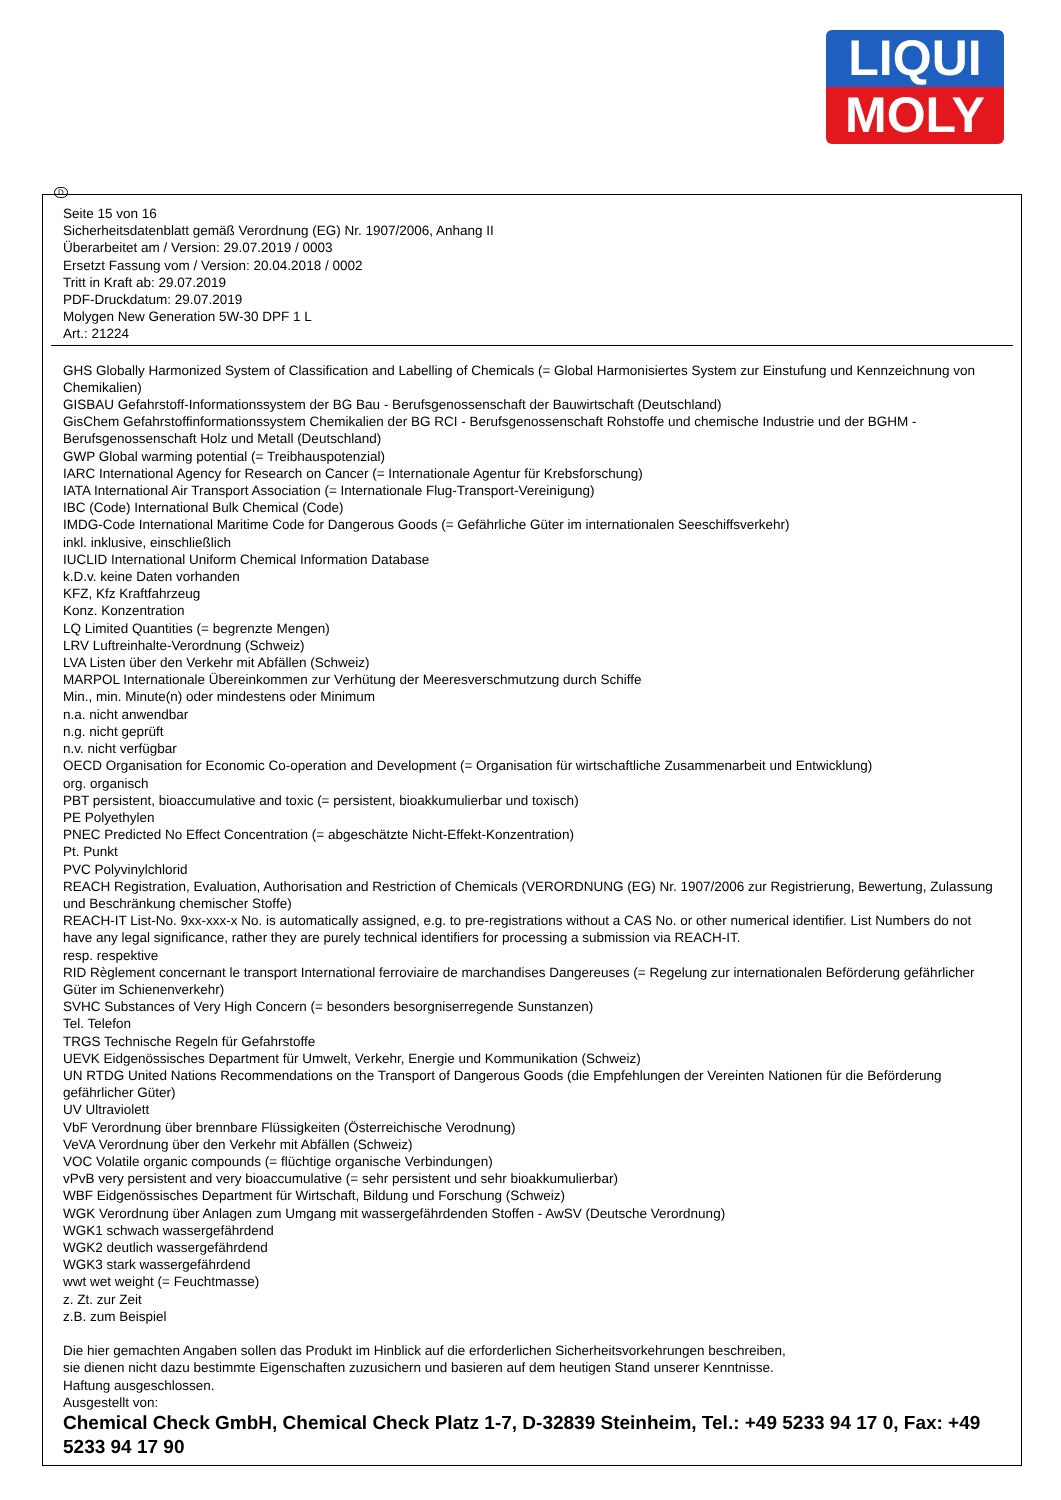LIQUI
MOLY
D
Seite 15 von 16
Sicherheitsdatenblatt gemäß Verordnung (EG) Nr. 1907/2006, Anhang II
Überarbeitet am / Version: 29.07.2019 / 0003
Ersetzt Fassung vom / Version: 20.04.2018 / 0002
Tritt in Kraft ab: 29.07.2019
PDF-Druckdatum: 29.07.2019
Molygen New Generation 5W-30 DPF 1 L
Art.: 21224
GHS Globally Harmonized System of Classification and Labelling of Chemicals (= Global Harmonisiertes System zur Einstufung und Kennzeichnung von Chemikalien)
GISBAU Gefahrstoff-Informationssystem der BG Bau - Berufsgenossenschaft der Bauwirtschaft (Deutschland)
GisChem Gefahrstoffinformationssystem Chemikalien der BG RCI - Berufsgenossenschaft Rohstoffe und chemische Industrie und der BGHM - Berufsgenossenschaft Holz und Metall (Deutschland)
GWP Global warming potential (= Treibhauspotenzial)
IARC International Agency for Research on Cancer (= Internationale Agentur für Krebsforschung)
IATA International Air Transport Association (= Internationale Flug-Transport-Vereinigung)
IBC (Code) International Bulk Chemical (Code)
IMDG-Code International Maritime Code for Dangerous Goods (= Gefährliche Güter im internationalen Seeschiffsverkehr)
inkl. inklusive, einschließlich
IUCLID International Uniform Chemical Information Database
k.D.v. keine Daten vorhanden
KFZ, Kfz Kraftfahrzeug
Konz. Konzentration
LQ Limited Quantities (= begrenzte Mengen)
LRV Luftreinhalte-Verordnung (Schweiz)
LVA Listen über den Verkehr mit Abfällen (Schweiz)
MARPOL Internationale Übereinkommen zur Verhütung der Meeresverschmutzung durch Schiffe
Min., min. Minute(n) oder mindestens oder Minimum
n.a. nicht anwendbar
n.g. nicht geprüft
n.v. nicht verfügbar
OECD Organisation for Economic Co-operation and Development (= Organisation für wirtschaftliche Zusammenarbeit und Entwicklung)
org. organisch
PBT persistent, bioaccumulative and toxic (= persistent, bioakkumulierbar und toxisch)
PE Polyethylen
PNEC Predicted No Effect Concentration (= abgeschätzte Nicht-Effekt-Konzentration)
Pt. Punkt
PVC Polyvinylchlorid
REACH Registration, Evaluation, Authorisation and Restriction of Chemicals (VERORDNUNG (EG) Nr. 1907/2006 zur Registrierung, Bewertung, Zulassung und Beschränkung chemischer Stoffe)
REACH-IT List-No. 9xx-xxx-x No. is automatically assigned, e.g. to pre-registrations without a CAS No. or other numerical identifier. List Numbers do not have any legal significance, rather they are purely technical identifiers for processing a submission via REACH-IT.
resp. respektive
RID Règlement concernant le transport International ferroviaire de marchandises Dangereuses (= Regelung zur internationalen Beförderung gefährlicher Güter im Schienenverkehr)
SVHC Substances of Very High Concern (= besonders besorgniserregende Sunstanzen)
Tel. Telefon
TRGS Technische Regeln für Gefahrstoffe
UEVK Eidgenössisches Department für Umwelt, Verkehr, Energie und Kommunikation (Schweiz)
UN RTDG United Nations Recommendations on the Transport of Dangerous Goods (die Empfehlungen der Vereinten Nationen für die Beförderung gefährlicher Güter)
UV Ultraviolett
VbF Verordnung über brennbare Flüssigkeiten (Österreichische Verodnung)
VeVA Verordnung über den Verkehr mit Abfällen (Schweiz)
VOC Volatile organic compounds (= flüchtige organische Verbindungen)
vPvB very persistent and very bioaccumulative (= sehr persistent und sehr bioakkumulierbar)
WBF Eidgenössisches Department für Wirtschaft, Bildung und Forschung (Schweiz)
WGK Verordnung über Anlagen zum Umgang mit wassergefährdenden Stoffen - AwSV (Deutsche Verordnung)
WGK1 schwach wassergefährdend
WGK2 deutlich wassergefährdend
WGK3 stark wassergefährdend
wwt wet weight (= Feuchtmasse)
z. Zt. zur Zeit
z.B. zum Beispiel
Die hier gemachten Angaben sollen das Produkt im Hinblick auf die erforderlichen Sicherheitsvorkehrungen beschreiben,
sie dienen nicht dazu bestimmte Eigenschaften zuzusichern und basieren auf dem heutigen Stand unserer Kenntnisse.
Haftung ausgeschlossen.
Ausgestellt von:
Chemical Check GmbH, Chemical Check Platz 1-7, D-32839 Steinheim, Tel.: +49 5233 94 17 0, Fax: +49 5233 94 17 90